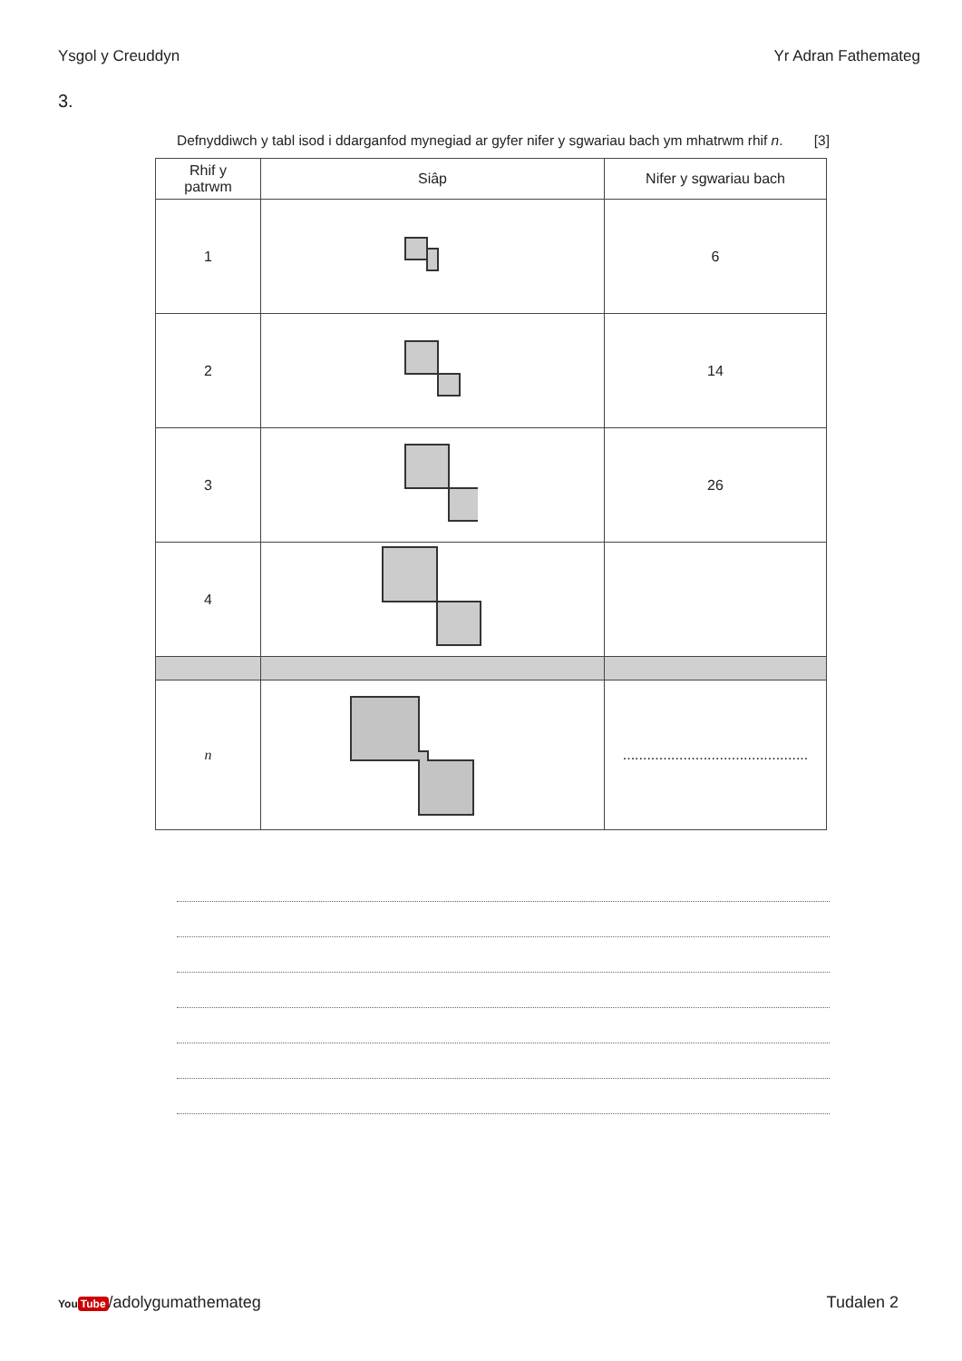Ysgol y Creuddyn Yr Adran Fathemateg
3.
Defnyddiwch y tabl isod i ddarganfod mynegiad ar gyfer nifer y sgwariau bach ym mhatrwm rhif n. [3]
| Rhif y patrwm | Siâp | Nifer y sgwariau bach |
| --- | --- | --- |
| 1 | | 6 |
| 2 | | 14 |
| 3 | | 26 |
| 4 | | |
| n | | .............................................. |
You Tube /adolygumathemateg Tudalen 2